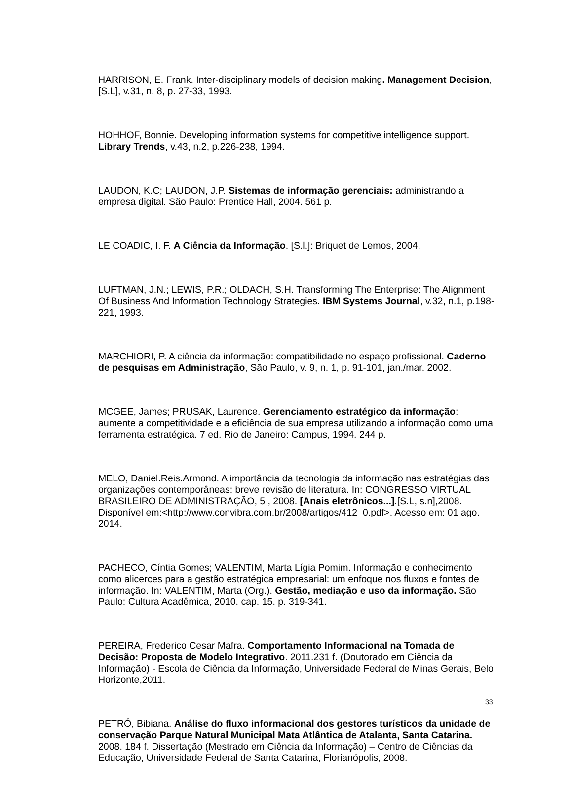HARRISON, E. Frank. Inter-disciplinary models of decision making. Management Decision,[S.L], v.31, n. 8, p. 27-33, 1993.
HOHHOF, Bonnie. Developing information systems for competitive intelligence support. Library Trends, v.43, n.2, p.226-238, 1994.
LAUDON, K.C; LAUDON, J.P. Sistemas de informação gerenciais: administrando a empresa digital. São Paulo: Prentice Hall, 2004. 561 p.
LE COADIC, I. F. A Ciência da Informação. [S.l.]: Briquet de Lemos, 2004.
LUFTMAN, J.N.; LEWIS, P.R.; OLDACH, S.H. Transforming The Enterprise: The Alignment Of Business And Information Technology Strategies. IBM Systems Journal, v.32, n.1, p.198-221, 1993.
MARCHIORI, P. A ciência da informação: compatibilidade no espaço profissional. Caderno de pesquisas em Administração, São Paulo, v. 9, n. 1, p. 91-101, jan./mar. 2002.
MCGEE, James; PRUSAK, Laurence. Gerenciamento estratégico da informação: aumente a competitividade e a eficiência de sua empresa utilizando a informação como uma ferramenta estratégica. 7 ed. Rio de Janeiro: Campus, 1994. 244 p.
MELO, Daniel.Reis.Armond. A importância da tecnologia da informação nas estratégias das organizações contemporâneas: breve revisão de literatura. In: CONGRESSO VIRTUAL BRASILEIRO DE ADMINISTRAÇÃO, 5 , 2008. [Anais eletrônicos...].[S.L, s.n],2008. Disponível em:<http://www.convibra.com.br/2008/artigos/412_0.pdf>. Acesso em: 01 ago. 2014.
PACHECO, Cíntia Gomes; VALENTIM, Marta Lígia Pomim. Informação e conhecimento como alicerces para a gestão estratégica empresarial: um enfoque nos fluxos e fontes de informação. In: VALENTIM, Marta (Org.). Gestão, mediação e uso da informação. São Paulo: Cultura Acadêmica, 2010. cap. 15. p. 319-341.
PEREIRA, Frederico Cesar Mafra. Comportamento Informacional na Tomada de Decisão: Proposta de Modelo Integrativo. 2011.231 f. (Doutorado em Ciência da Informação) - Escola de Ciência da Informação, Universidade Federal de Minas Gerais, Belo Horizonte,2011.
PETRÓ, Bibiana. Análise do fluxo informacional dos gestores turísticos da unidade de conservação Parque Natural Municipal Mata Atlântica de Atalanta, Santa Catarina. 2008. 184 f. Dissertação (Mestrado em Ciência da Informação) – Centro de Ciências da Educação, Universidade Federal de Santa Catarina, Florianópolis, 2008.
33